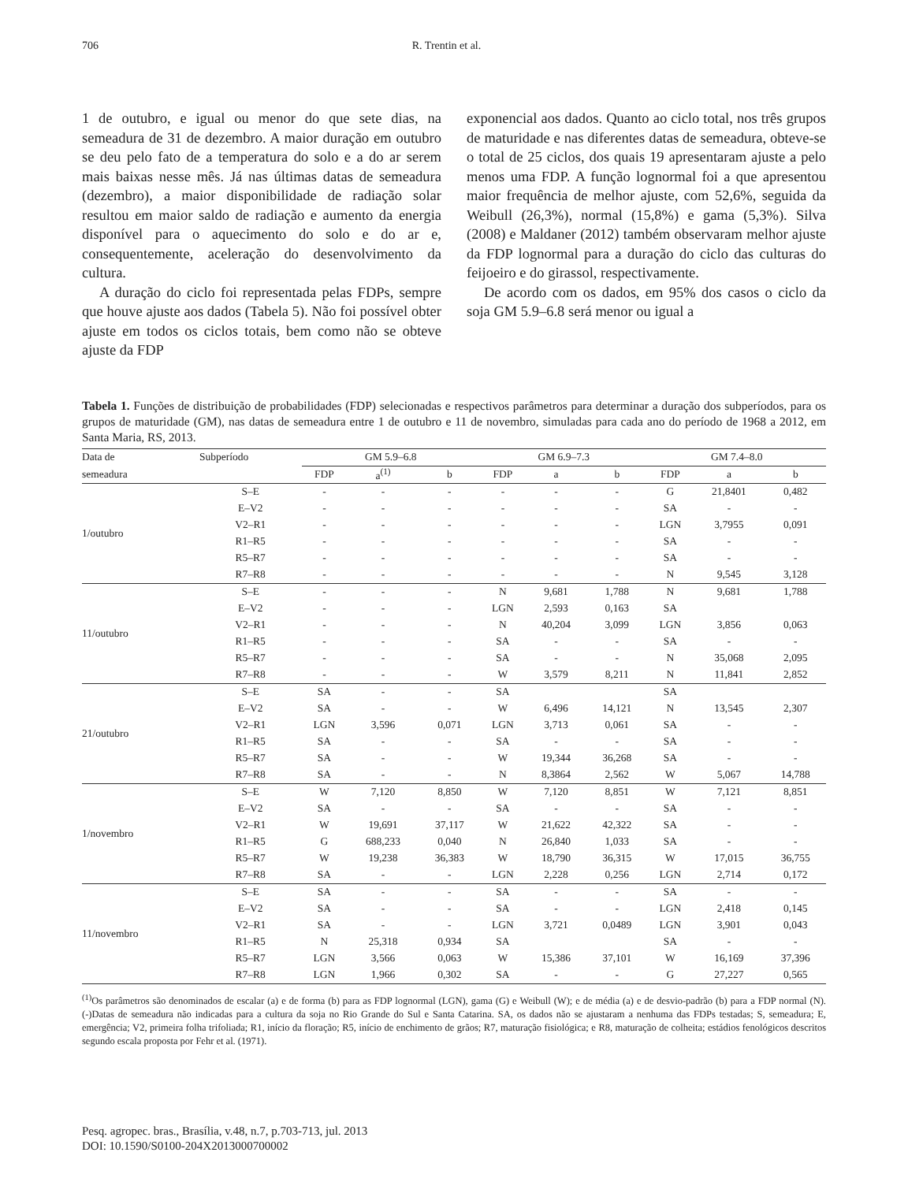706 R. Trentin et al.
1 de outubro, e igual ou menor do que sete dias, na semeadura de 31 de dezembro. A maior duração em outubro se deu pelo fato de a temperatura do solo e a do ar serem mais baixas nesse mês. Já nas últimas datas de semeadura (dezembro), a maior disponibilidade de radiação solar resultou em maior saldo de radiação e aumento da energia disponível para o aquecimento do solo e do ar e, consequentemente, aceleração do desenvolvimento da cultura.
A duração do ciclo foi representada pelas FDPs, sempre que houve ajuste aos dados (Tabela 5). Não foi possível obter ajuste em todos os ciclos totais, bem como não se obteve ajuste da FDP
exponencial aos dados. Quanto ao ciclo total, nos três grupos de maturidade e nas diferentes datas de semeadura, obteve-se o total de 25 ciclos, dos quais 19 apresentaram ajuste a pelo menos uma FDP. A função lognormal foi a que apresentou maior frequência de melhor ajuste, com 52,6%, seguida da Weibull (26,3%), normal (15,8%) e gama (5,3%). Silva (2008) e Maldaner (2012) também observaram melhor ajuste da FDP lognormal para a duração do ciclo das culturas do feijoeiro e do girassol, respectivamente.
De acordo com os dados, em 95% dos casos o ciclo da soja GM 5.9–6.8 será menor ou igual a
Tabela 1. Funções de distribuição de probabilidades (FDP) selecionadas e respectivos parâmetros para determinar a duração dos subperíodos, para os grupos de maturidade (GM), nas datas de semeadura entre 1 de outubro e 11 de novembro, simuladas para cada ano do período de 1968 a 2012, em Santa Maria, RS, 2013.
| Data de | Subperíodo | GM 5.9–6.8 | | | | GM 6.9–7.3 | | | | GM 7.4–8.0 | | |
| --- | --- | --- | --- | --- | --- | --- | --- | --- | --- | --- | --- | --- |
| semeadura | | FDP | a<sup>(1)</sup> | b | | FDP | a | b | | FDP | a | b |
| 1/outubro | S–E | - | - | - | | - | - | - | | G | 21,8401 | 0,482 |
| | E–V2 | - | - | - | | - | - | - | | SA | - | - |
| | V2–R1 | - | - | - | | - | - | - | | LGN | 3,7955 | 0,091 |
| | R1–R5 | - | - | - | | - | - | - | | SA | - | - |
| | R5–R7 | - | - | - | | - | - | - | | SA | - | - |
| | R7–R8 | - | - | - | | - | - | - | | N | 9,545 | 3,128 |
| 11/outubro | S–E | - | - | - | | N | 9,681 | 1,788 | | N | 9,681 | 1,788 |
| | E–V2 | - | - | - | | LGN | 2,593 | 0,163 | | SA | | |
| | V2–R1 | - | - | - | | N | 40,204 | 3,099 | | LGN | 3,856 | 0,063 |
| | R1–R5 | - | - | - | | SA | - | - | | SA | - | - |
| | R5–R7 | - | - | - | | SA | - | - | | N | 35,068 | 2,095 |
| | R7–R8 | - | - | - | | W | 3,579 | 8,211 | | N | 11,841 | 2,852 |
| 21/outubro | S–E | SA | - | - | | SA | | | | SA | | |
| | E–V2 | SA | - | - | | W | 6,496 | 14,121 | | N | 13,545 | 2,307 |
| | V2–R1 | LGN | 3,596 | 0,071 | | LGN | 3,713 | 0,061 | | SA | - | - |
| | R1–R5 | SA | - | - | | SA | - | - | | SA | - | - |
| | R5–R7 | SA | - | - | | W | 19,344 | 36,268 | | SA | - | - |
| | R7–R8 | SA | - | - | | N | 8,3864 | 2,562 | | W | 5,067 | 14,788 |
| 1/novembro | S–E | W | 7,120 | 8,850 | | W | 7,120 | 8,851 | | W | 7,121 | 8,851 |
| | E–V2 | SA | - | - | | SA | - | - | | SA | - | - |
| | V2–R1 | W | 19,691 | 37,117 | | W | 21,622 | 42,322 | | SA | - | - |
| | R1–R5 | G | 688,233 | 0,040 | | N | 26,840 | 1,033 | | SA | - | - |
| | R5–R7 | W | 19,238 | 36,383 | | W | 18,790 | 36,315 | | W | 17,015 | 36,755 |
| | R7–R8 | SA | - | - | | LGN | 2,228 | 0,256 | | LGN | 2,714 | 0,172 |
| 11/novembro | S–E | SA | - | - | | SA | - | - | | SA | - | - |
| | E–V2 | SA | - | - | | SA | - | - | | LGN | 2,418 | 0,145 |
| | V2–R1 | SA | - | - | | LGN | 3,721 | 0,0489 | | LGN | 3,901 | 0,043 |
| | R1–R5 | N | 25,318 | 0,934 | | SA | | | | SA | - | - |
| | R5–R7 | LGN | 3,566 | 0,063 | | W | 15,386 | 37,101 | | W | 16,169 | 37,396 |
| | R7–R8 | LGN | 1,966 | 0,302 | | SA | - | - | | G | 27,227 | 0,565 |
<sup>(1)</sup> Os parâmetros são denominados de escalar (a) e de forma (b) para as FDP lognormal (LGN), gama (G) e Weibull (W); e de média (a) e de desvio-padrão (b) para a FDP normal (N). (-)Datas de semeadura não indicadas para a cultura da soja no Rio Grande do Sul e Santa Catarina. SA, os dados não se ajustaram a nenhuma das FDPs testadas; S, semeadura; E, emergência; V2, primeira folha trifoliada; R1, início da floração; R5, início de enchimento de grãos; R7, maturação fisiológica; e R8, maturação de colheita; estádios fenológicos descritos segundo escala proposta por Fehr et al. (1971).
Pesq. agropec. bras., Brasília, v.48, n.7, p.703-713, jul. 2013
DOI: 10.1590/S0100-204X2013000700002